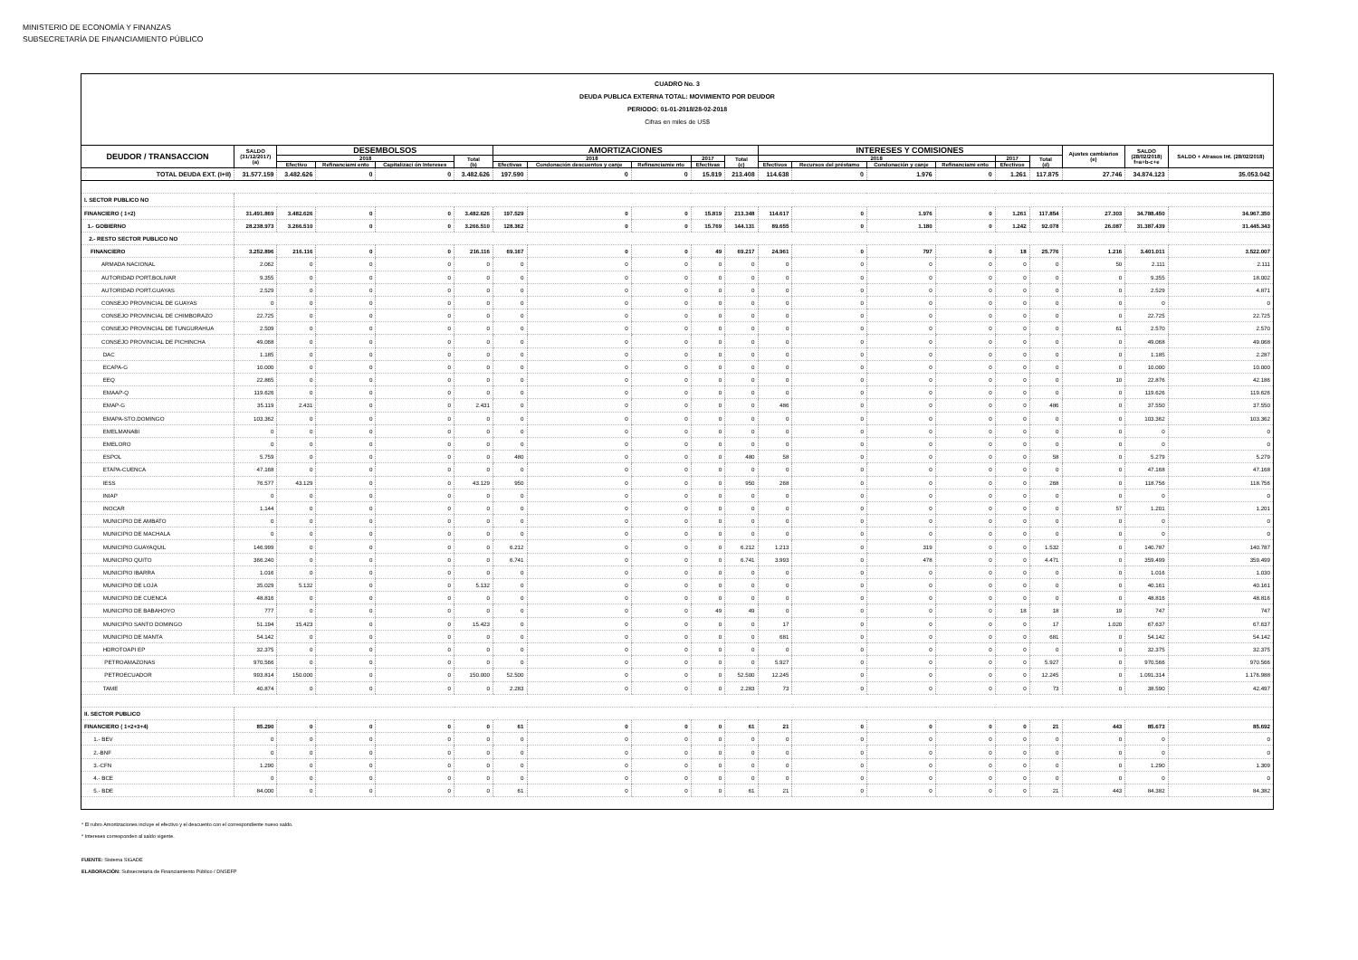MINISTERIO DE ECONOMÍA Y FINANZAS
SUBSECRETARÍA DE FINANCIAMIENTO PÚBLICO
CUADRO No. 3
DEUDA PUBLICA EXTERNA TOTAL: MOVIMIENTO POR DEUDOR
PERIODO: 01-01-2018/28-02-2018
Cifras en miles de US$
| DEUDOR / TRANSACCION | SALDO (31/12/2017) (a) | DESEMBOLSOS | | | | AMORTIZACIONES | | | | | INTERESES Y COMISIONES | | | | | | Ajustes cambiarios (e) | SALDO (28/02/2018) f=a+b-c+e | SALDO + Atrasos Int. (28/02/2018) |
| --- | --- | --- | --- | --- | --- | --- | --- | --- | --- | --- | --- | --- | --- | --- | --- | --- | --- | --- | --- |
| | | 2018 | | | Total (b) | 2018 | | | 2017 | Total (c) | 2018 | | | | 2017 | Total (d) | | | |
| | | Efectivo | Refinanciami ento | Capitalizaci ón Intereses | | Efectivas | Condonación descuentos y canje | Refinanciamie nto | Efectivas | | Efectivos | Recursos del préstamo | Condonación y canje | Refinanciami ento | Efectivos | | | | |
| TOTAL DEUDA EXT. (I+II) | 31.577.159 | 3.482.626 | 0 | 0 | 3.482.626 | 197.590 | 0 | 0 | 15.819 | 213.408 | 114.638 | 0 | 1.976 | 0 | 1.261 | 117.875 | 27.746 | 34.874.123 | 35.053.042 |
| I. SECTOR PUBLICO NO | | | | | | | | | | | | | | | | | | | |
| FINANCIERO ( 1+2) | 31.491.869 | 3.482.626 | 0 | 0 | 3.482.626 | 197.529 | 0 | 0 | 15.819 | 213.348 | 114.617 | 0 | 1.976 | 0 | 1.261 | 117.854 | 27.303 | 34.788.450 | 34.967.350 |
| 1.- GOBIERNO | 28.238.973 | 3.266.510 | 0 | 0 | 3.266.510 | 128.362 | 0 | 0 | 15.769 | 144.131 | 89.655 | 0 | 1.180 | 0 | 1.242 | 92.078 | 26.087 | 31.387.439 | 31.445.343 |
| 2.- RESTO SECTOR PUBLICO NO | | | | | | | | | | | | | | | | | | | |
| FINANCIERO | 3.252.896 | 216.116 | 0 | 0 | 216.116 | 69.167 | 0 | 0 | 49 | 69.217 | 24.961 | 0 | 797 | 0 | 18 | 25.776 | 1.216 | 3.401.011 | 3.522.007 |
| ARMADA NACIONAL | 2.062 | 0 | 0 | 0 | 0 | 0 | 0 | 0 | 0 | 0 | 0 | 0 | 0 | 0 | 0 | 0 | 50 | 2.111 | 2.111 |
| AUTORIDAD PORT.BOLIVAR | 9.355 | 0 | 0 | 0 | 0 | 0 | 0 | 0 | 0 | 0 | 0 | 0 | 0 | 0 | 0 | 0 | 0 | 9.355 | 18.002 |
| AUTORIDAD PORT.GUAYAS | 2.529 | 0 | 0 | 0 | 0 | 0 | 0 | 0 | 0 | 0 | 0 | 0 | 0 | 0 | 0 | 0 | 0 | 2.529 | 4.871 |
| CONSEJO PROVINCIAL DE GUAYAS | 0 | 0 | 0 | 0 | 0 | 0 | 0 | 0 | 0 | 0 | 0 | 0 | 0 | 0 | 0 | 0 | 0 | 0 | 0 |
| CONSEJO PROVINCIAL DE CHIMBORAZO | 22.725 | 0 | 0 | 0 | 0 | 0 | 0 | 0 | 0 | 0 | 0 | 0 | 0 | 0 | 0 | 0 | 0 | 22.725 | 22.725 |
| CONSEJO PROVINCIAL DE TUNGURAHUA | 2.509 | 0 | 0 | 0 | 0 | 0 | 0 | 0 | 0 | 0 | 0 | 0 | 0 | 0 | 0 | 0 | 61 | 2.570 | 2.570 |
| CONSEJO PROVINCIAL DE PICHINCHA | 49.068 | 0 | 0 | 0 | 0 | 0 | 0 | 0 | 0 | 0 | 0 | 0 | 0 | 0 | 0 | 0 | 0 | 49.068 | 49.068 |
| DAC | 1.185 | 0 | 0 | 0 | 0 | 0 | 0 | 0 | 0 | 0 | 0 | 0 | 0 | 0 | 0 | 0 | 0 | 1.185 | 2.287 |
| ECAPA-G | 10.000 | 0 | 0 | 0 | 0 | 0 | 0 | 0 | 0 | 0 | 0 | 0 | 0 | 0 | 0 | 0 | 0 | 10.000 | 10.000 |
| EEQ | 22.865 | 0 | 0 | 0 | 0 | 0 | 0 | 0 | 0 | 0 | 0 | 0 | 0 | 0 | 0 | 0 | 10 | 22.876 | 42.186 |
| EMAAP-Q | 119.626 | 0 | 0 | 0 | 0 | 0 | 0 | 0 | 0 | 0 | 0 | 0 | 0 | 0 | 0 | 0 | 0 | 119.626 | 119.626 |
| EMAP-G | 35.119 | 2.431 | 0 | 0 | 2.431 | 0 | 0 | 0 | 0 | 0 | 486 | 0 | 0 | 0 | 0 | 486 | 0 | 37.550 | 37.550 |
| EMAPA-STO.DOMINGO | 103.362 | 0 | 0 | 0 | 0 | 0 | 0 | 0 | 0 | 0 | 0 | 0 | 0 | 0 | 0 | 0 | 0 | 103.362 | 103.362 |
| EMELMANABI | 0 | 0 | 0 | 0 | 0 | 0 | 0 | 0 | 0 | 0 | 0 | 0 | 0 | 0 | 0 | 0 | 0 | 0 | 0 |
| EMELORO | 0 | 0 | 0 | 0 | 0 | 0 | 0 | 0 | 0 | 0 | 0 | 0 | 0 | 0 | 0 | 0 | 0 | 0 | 0 |
| ESPOL | 5.759 | 0 | 0 | 0 | 0 | 480 | 0 | 0 | 0 | 480 | 58 | 0 | 0 | 0 | 0 | 58 | 0 | 5.279 | 5.279 |
| ETAPA-CUENCA | 47.168 | 0 | 0 | 0 | 0 | 0 | 0 | 0 | 0 | 0 | 0 | 0 | 0 | 0 | 0 | 0 | 0 | 47.168 | 47.168 |
| IESS | 76.577 | 43.129 | 0 | 0 | 43.129 | 950 | 0 | 0 | 0 | 950 | 268 | 0 | 0 | 0 | 0 | 268 | 0 | 118.756 | 118.756 |
| INIAP | 0 | 0 | 0 | 0 | 0 | 0 | 0 | 0 | 0 | 0 | 0 | 0 | 0 | 0 | 0 | 0 | 0 | 0 | 0 |
| INOCAR | 1.144 | 0 | 0 | 0 | 0 | 0 | 0 | 0 | 0 | 0 | 0 | 0 | 0 | 0 | 0 | 0 | 57 | 1.201 | 1.201 |
| MUNICIPIO DE AMBATO | 0 | 0 | 0 | 0 | 0 | 0 | 0 | 0 | 0 | 0 | 0 | 0 | 0 | 0 | 0 | 0 | 0 | 0 | 0 |
| MUNICIPIO DE MACHALA | 0 | 0 | 0 | 0 | 0 | 0 | 0 | 0 | 0 | 0 | 0 | 0 | 0 | 0 | 0 | 0 | 0 | 0 | 0 |
| MUNICIPIO GUAYAQUIL | 146.999 | 0 | 0 | 0 | 0 | 6.212 | 0 | 0 | 0 | 6.212 | 1.213 | 0 | 319 | 0 | 0 | 1.532 | 0 | 140.787 | 140.787 |
| MUNICIPIO QUITO | 366.240 | 0 | 0 | 0 | 0 | 6.741 | 0 | 0 | 0 | 6.741 | 3.993 | 0 | 478 | 0 | 0 | 4.471 | 0 | 359.499 | 359.499 |
| MUNICIPIO IBARRA | 1.016 | 0 | 0 | 0 | 0 | 0 | 0 | 0 | 0 | 0 | 0 | 0 | 0 | 0 | 0 | 0 | 0 | 1.016 | 1.030 |
| MUNICIPIO DE LOJA | 35.029 | 5.132 | 0 | 0 | 5.132 | 0 | 0 | 0 | 0 | 0 | 0 | 0 | 0 | 0 | 0 | 0 | 0 | 40.161 | 40.161 |
| MUNICIPIO DE CUENCA | 48.816 | 0 | 0 | 0 | 0 | 0 | 0 | 0 | 0 | 0 | 0 | 0 | 0 | 0 | 0 | 0 | 0 | 48.816 | 48.816 |
| MUNICIPIO DE BABAHOYO | 777 | 0 | 0 | 0 | 0 | 0 | 0 | 0 | 49 | 49 | 0 | 0 | 0 | 0 | 18 | 18 | 19 | 747 | 747 |
| MUNICIPIO SANTO DOMINGO | 51.194 | 15.423 | 0 | 0 | 15.423 | 0 | 0 | 0 | 0 | 0 | 17 | 0 | 0 | 0 | 0 | 17 | 1.020 | 67.637 | 67.637 |
| MUNICIPIO DE MANTA | 54.142 | 0 | 0 | 0 | 0 | 0 | 0 | 0 | 0 | 0 | 681 | 0 | 0 | 0 | 0 | 681 | 0 | 54.142 | 54.142 |
| HDROTOAPI EP | 32.375 | 0 | 0 | 0 | 0 | 0 | 0 | 0 | 0 | 0 | 0 | 0 | 0 | 0 | 0 | 0 | 0 | 32.375 | 32.375 |
| PETROAMAZONAS | 970.566 | 0 | 0 | 0 | 0 | 0 | 0 | 0 | 0 | 0 | 5.927 | 0 | 0 | 0 | 0 | 5.927 | 0 | 970.566 | 970.566 |
| PETROECUADOR | 993.814 | 150.000 | 0 | 0 | 150.000 | 52.500 | 0 | 0 | 0 | 52.500 | 12.245 | 0 | 0 | 0 | 0 | 12.245 | 0 | 1.091.314 | 1.176.988 |
| TAME | 40.874 | 0 | 0 | 0 | 0 | 2.283 | 0 | 0 | 0 | 2.283 | 73 | 0 | 0 | 0 | 0 | 73 | 0 | 38.590 | 42.497 |
| II. SECTOR PUBLICO | | | | | | | | | | | | | | | | | | | |
| FINANCIERO ( 1+2+3+4) | 85.290 | 0 | 0 | 0 | 0 | 61 | 0 | 0 | 0 | 61 | 21 | 0 | 0 | 0 | 0 | 21 | 443 | 85.673 | 85.692 |
| 1.- BEV | 0 | 0 | 0 | 0 | 0 | 0 | 0 | 0 | 0 | 0 | 0 | 0 | 0 | 0 | 0 | 0 | 0 | 0 | 0 |
| 2.-BNF | 0 | 0 | 0 | 0 | 0 | 0 | 0 | 0 | 0 | 0 | 0 | 0 | 0 | 0 | 0 | 0 | 0 | 0 | 0 |
| 3.-CFN | 1.290 | 0 | 0 | 0 | 0 | 0 | 0 | 0 | 0 | 0 | 0 | 0 | 0 | 0 | 0 | 0 | 0 | 1.290 | 1.309 |
| 4.- BCE | 0 | 0 | 0 | 0 | 0 | 0 | 0 | 0 | 0 | 0 | 0 | 0 | 0 | 0 | 0 | 0 | 0 | 0 | 0 |
| 5.- BDE | 84.000 | 0 | 0 | 0 | 0 | 61 | 0 | 0 | 0 | 61 | 21 | 0 | 0 | 0 | 0 | 21 | 443 | 84.382 | 84.382 |
* El rubro Amortizaciones incluye el efectivo y el descuento con el correspondiente nuevo saldo.
* Intereses corresponden al saldo vigente.
FUENTE: Sistema SIGADE
ELABORACIÓN: Subsecretaría de Financiamiento Público / DNSEFP